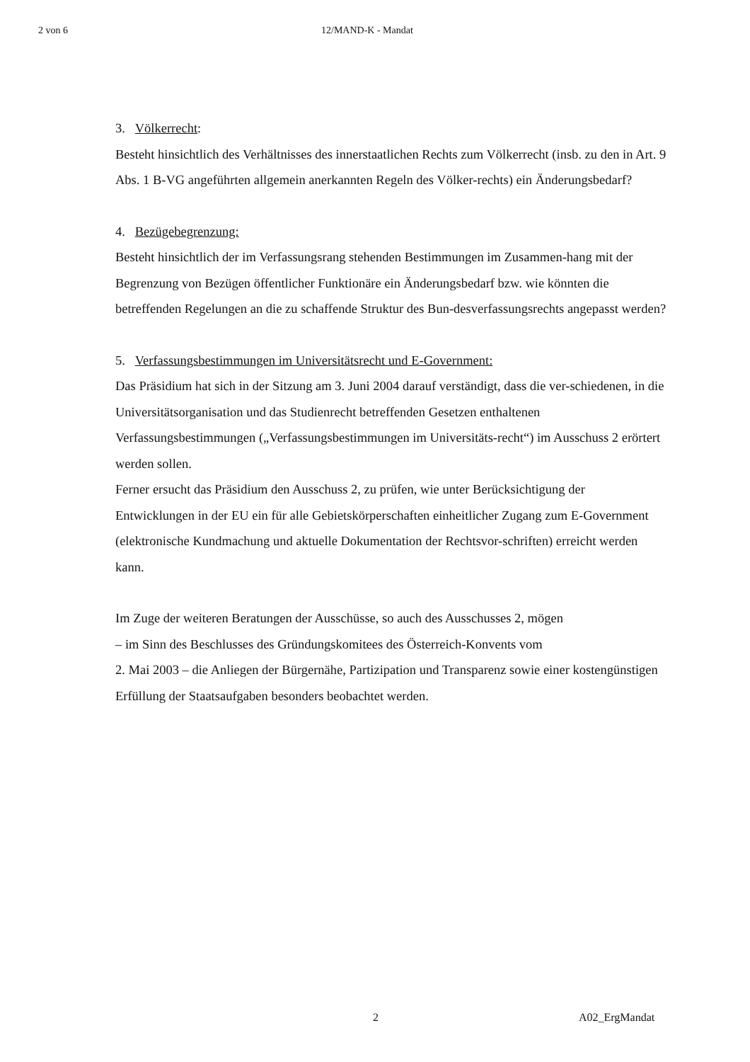2 von 6 12/MAND-K - Mandat
3. Völkerrecht:
Besteht hinsichtlich des Verhältnisses des innerstaatlichen Rechts zum Völkerrecht (insb. zu den in Art. 9 Abs. 1 B-VG angeführten allgemein anerkannten Regeln des Völker-rechts) ein Änderungsbedarf?
4. Bezügebegrenzung:
Besteht hinsichtlich der im Verfassungsrang stehenden Bestimmungen im Zusammen-hang mit der Begrenzung von Bezügen öffentlicher Funktionäre ein Änderungsbedarf bzw. wie könnten die betreffenden Regelungen an die zu schaffende Struktur des Bun-desverfassungsrechts angepasst werden?
5. Verfassungsbestimmungen im Universitätsrecht und E-Government:
Das Präsidium hat sich in der Sitzung am 3. Juni 2004 darauf verständigt, dass die ver-schiedenen, in die Universitätsorganisation und das Studienrecht betreffenden Gesetzen enthaltenen Verfassungsbestimmungen („Verfassungsbestimmungen im Universitäts-recht“) im Ausschuss 2 erörtert werden sollen.
Ferner ersucht das Präsidium den Ausschuss 2, zu prüfen, wie unter Berücksichtigung der Entwicklungen in der EU ein für alle Gebietskörperschaften einheitlicher Zugang zum E-Government (elektronische Kundmachung und aktuelle Dokumentation der Rechtsvor-schriften) erreicht werden kann.
Im Zuge der weiteren Beratungen der Ausschüsse, so auch des Ausschusses 2, mögen
– im Sinn des Beschlusses des Gründungskomitees des Österreich-Konvents vom
2. Mai 2003 – die Anliegen der Bürgernähe, Partizipation und Transparenz sowie einer kostengünstigen Erfüllung der Staatsaufgaben besonders beobachtet werden.
2 A02_ErgMandat